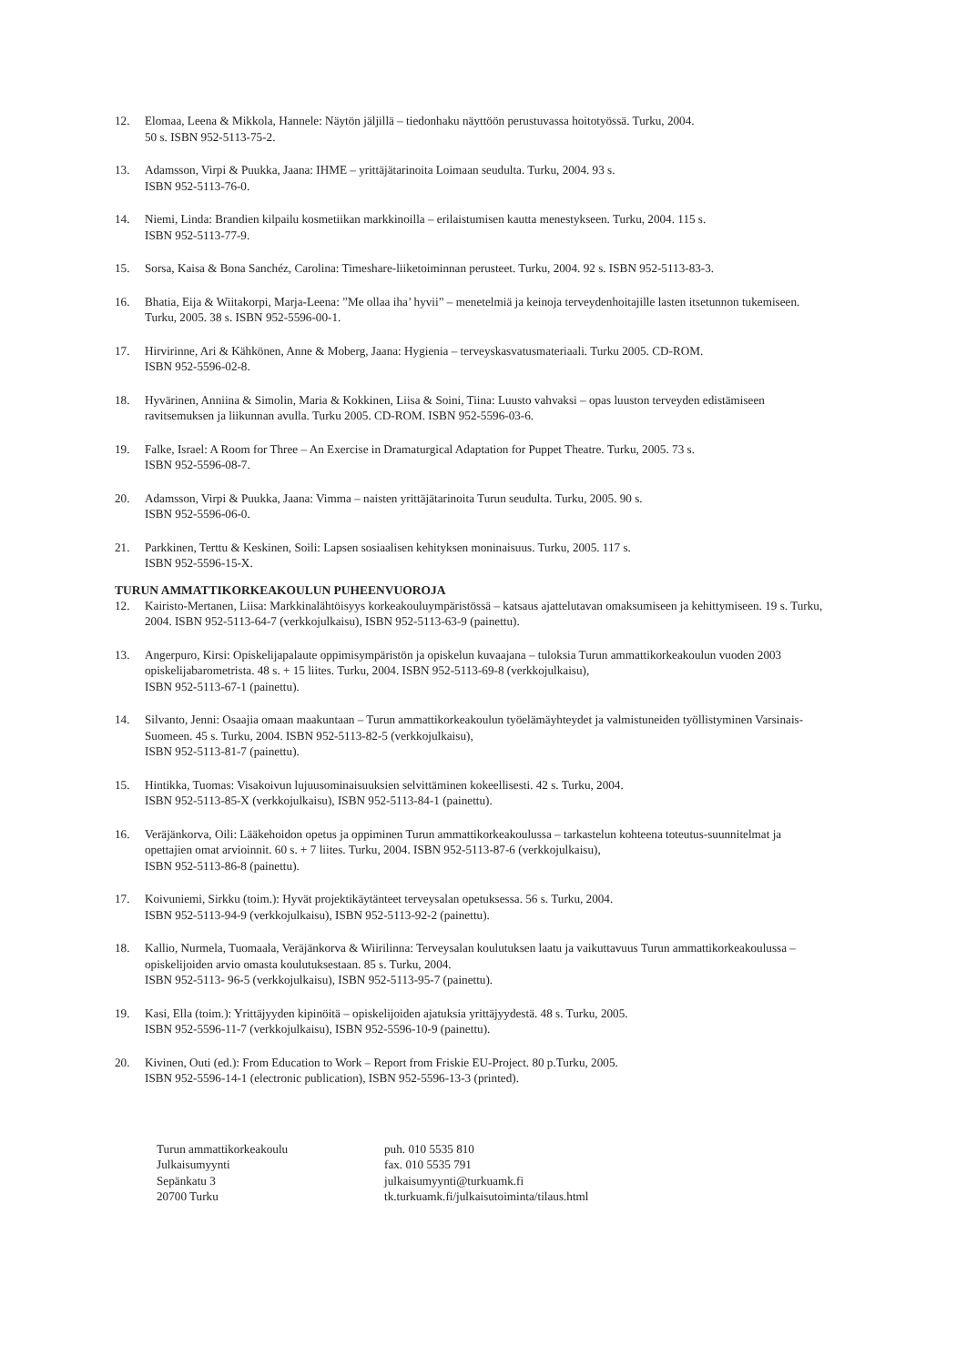12. Elomaa, Leena & Mikkola, Hannele: Näytön jäljillä – tiedonhaku näyttöön perustuvassa hoitotyössä. Turku, 2004.
50 s. ISBN 952-5113-75-2.
13. Adamsson, Virpi & Puukka, Jaana: IHME – yrittäjätarinoita Loimaan seudulta. Turku, 2004. 93 s.
ISBN 952-5113-76-0.
14. Niemi, Linda: Brandien kilpailu kosmetiikan markkinoilla – erilaistumisen kautta menestykseen. Turku, 2004. 115 s.
ISBN 952-5113-77-9.
15. Sorsa, Kaisa & Bona Sanchéz, Carolina: Timeshare-liiketoiminnan perusteet. Turku, 2004. 92 s. ISBN 952-5113-83-3.
16. Bhatia, Eija & Wiitakorpi, Marja-Leena: ”Me ollaa iha’ hyvii” – menetelmiä ja keinoja terveydenhoitajille lasten itsetunnon tukemiseen. Turku, 2005. 38 s. ISBN 952-5596-00-1.
17. Hirvirinne, Ari & Kähkönen, Anne & Moberg, Jaana: Hygienia – terveyskasvatusmateriaali. Turku 2005. CD-ROM.
ISBN 952-5596-02-8.
18. Hyvärinen, Anniina & Simolin, Maria & Kokkinen, Liisa & Soini, Tiina: Luusto vahvaksi – opas luuston terveyden edistämiseen ravitsemuksen ja liikunnan avulla. Turku 2005. CD-ROM. ISBN 952-5596-03-6.
19. Falke, Israel: A Room for Three – An Exercise in Dramaturgical Adaptation for Puppet Theatre. Turku, 2005. 73 s.
ISBN 952-5596-08-7.
20. Adamsson, Virpi & Puukka, Jaana: Vimma – naisten yrittäjätarinoita Turun seudulta. Turku, 2005. 90 s.
ISBN 952-5596-06-0.
21. Parkkinen, Terttu & Keskinen, Soili: Lapsen sosiaalisen kehityksen moninaisuus. Turku, 2005. 117 s.
ISBN 952-5596-15-X.
TURUN AMMATTIKORKEAKOULUN PUHEENVUOROJA
12. Kairisto-Mertanen, Liisa: Markkinalähtöisyys korkeakouluympäristössä – katsaus ajattelutavan omaksumiseen ja kehittymiseen. 19 s. Turku, 2004. ISBN 952-5113-64-7 (verkkojulkaisu), ISBN 952-5113-63-9 (painettu).
13. Angerpuro, Kirsi: Opiskelijapalaute oppimisympäristön ja opiskelun kuvaajana – tuloksia Turun ammattikorkeakoulun vuoden 2003 opiskelijabarometrista. 48 s. + 15 liites. Turku, 2004. ISBN 952-5113-69-8 (verkkojulkaisu),
ISBN 952-5113-67-1 (painettu).
14. Silvanto, Jenni: Osaajia omaan maakuntaan – Turun ammattikorkeakoulun työelämäyhteydet ja valmistuneiden työllistyminen Varsinais-Suomeen. 45 s. Turku, 2004. ISBN 952-5113-82-5 (verkkojulkaisu),
ISBN 952-5113-81-7 (painettu).
15. Hintikka, Tuomas: Visakoivun lujuusominaisuuksien selvittäminen kokeellisesti. 42 s. Turku, 2004.
ISBN 952-5113-85-X (verkkojulkaisu), ISBN 952-5113-84-1 (painettu).
16. Veräjänkorva, Oili: Lääkehoidon opetus ja oppiminen Turun ammattikorkeakoulussa – tarkastelun kohteena toteutus-suunnitelmat ja opettajien omat arvioinnit. 60 s. + 7 liites. Turku, 2004. ISBN 952-5113-87-6 (verkkojulkaisu),
ISBN 952-5113-86-8 (painettu).
17. Koivuniemi, Sirkku (toim.): Hyvät projektikäytänteet terveysalan opetuksessa. 56 s. Turku, 2004.
ISBN 952-5113-94-9 (verkkojulkaisu), ISBN 952-5113-92-2 (painettu).
18. Kallio, Nurmela, Tuomaala, Veräjänkorva & Wiirilinna: Terveysalan koulutuksen laatu ja vaikuttavuus Turun ammattikorkeakoulussa – opiskelijoiden arvio omasta koulutuksestaan. 85 s. Turku, 2004.
ISBN 952-5113- 96-5 (verkkojulkaisu), ISBN 952-5113-95-7 (painettu).
19. Kasi, Ella (toim.): Yrittäjyyden kipinöitä – opiskelijoiden ajatuksia yrittäjyydestä. 48 s. Turku, 2005.
ISBN 952-5596-11-7 (verkkojulkaisu), ISBN 952-5596-10-9 (painettu).
20. Kivinen, Outi (ed.): From Education to Work – Report from Friskie EU-Project. 80 p.Turku, 2005.
ISBN 952-5596-14-1 (electronic publication), ISBN 952-5596-13-3 (printed).
Turun ammattikorkeakoulu
Julkaisumyynti
Sepänkatu 3
20700 Turku
puh. 010 5535 810
fax. 010 5535 791
julkaisumyynti@turkuamk.fi
tk.turkuamk.fi/julkaisutoiminta/tilaus.html